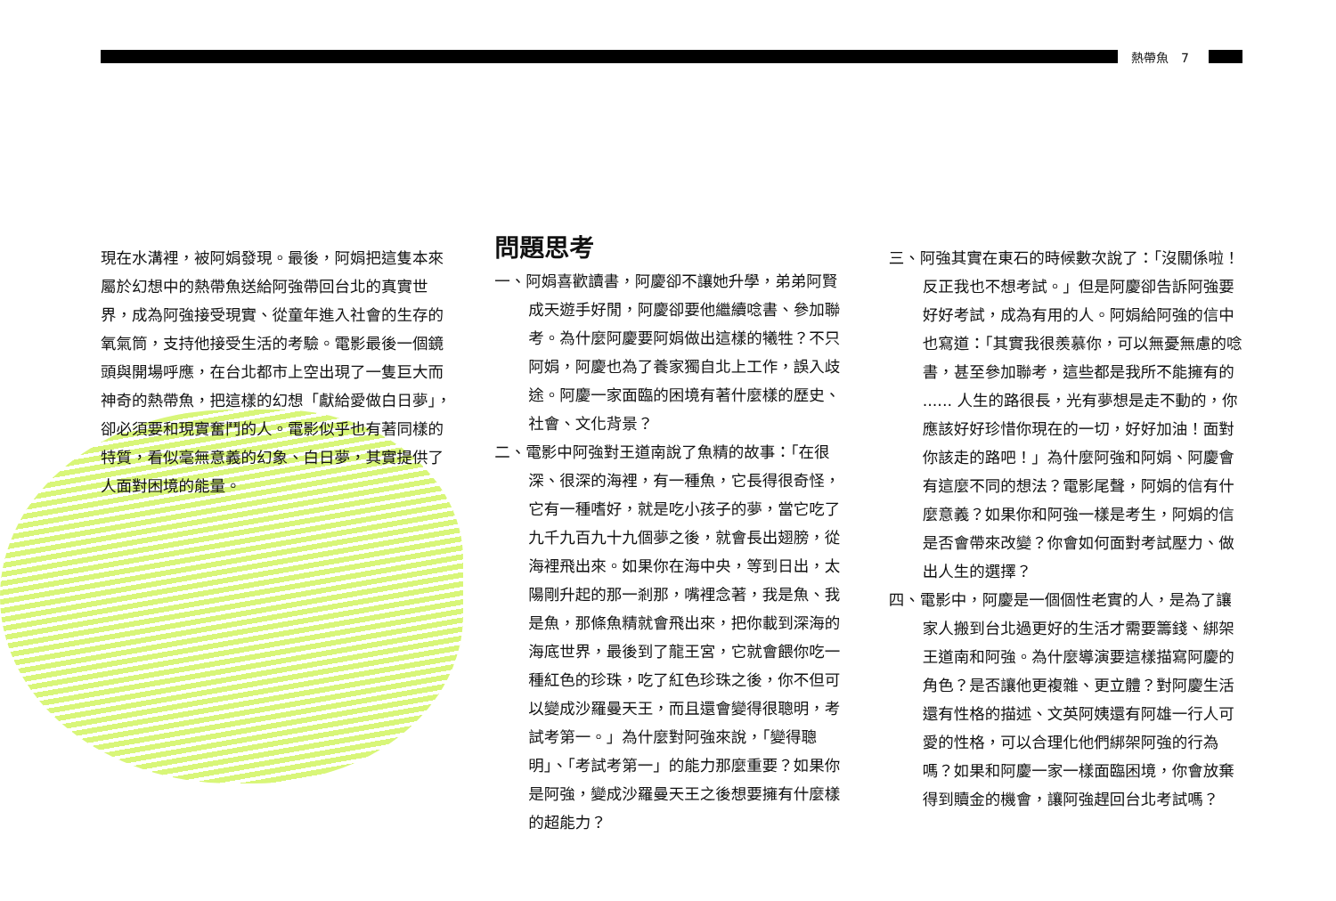熱帶魚　7
現在水溝裡，被阿娟發現。最後，阿娟把這隻本來屬於幻想中的熱帶魚送給阿強帶回台北的真實世界，成為阿強接受現實、從童年進入社會的生存的氧氣筒，支持他接受生活的考驗。電影最後一個鏡頭與開場呼應，在台北都市上空出現了一隻巨大而神奇的熱帶魚，把這樣的幻想「獻給愛做白日夢」，卻必須要和現實奮鬥的人。電影似乎也有著同樣的特質，看似毫無意義的幻象、白日夢，其實提供了人面對困境的能量。
問題思考
一、阿娟喜歡讀書，阿慶卻不讓她升學，弟弟阿賢成天遊手好閒，阿慶卻要他繼續唸書、參加聯考。為什麼阿慶要阿娟做出這樣的犧牲？不只阿娟，阿慶也為了養家獨自北上工作，誤入歧途。阿慶一家面臨的困境有著什麼樣的歷史、社會、文化背景？
二、電影中阿強對王道南說了魚精的故事：「在很深、很深的海裡，有一種魚，它長得很奇怪，它有一種嗜好，就是吃小孩子的夢，當它吃了九千九百九十九個夢之後，就會長出翅膀，從海裡飛出來。如果你在海中央，等到日出，太陽剛升起的那一剎那，嘴裡念著，我是魚、我是魚，那條魚精就會飛出來，把你載到深海的海底世界，最後到了龍王宮，它就會餵你吃一種紅色的珍珠，吃了紅色珍珠之後，你不但可以變成沙羅曼天王，而且還會變得很聰明，考試考第一。」為什麼對阿強來說，「變得聰明」、「考試考第一」的能力那麼重要？如果你是阿強，變成沙羅曼天王之後想要擁有什麼樣的超能力？
三、阿強其實在東石的時候數次說了：「沒關係啦！反正我也不想考試。」但是阿慶卻告訴阿強要好好考試，成為有用的人。阿娟給阿強的信中也寫道：「其實我很羨慕你，可以無憂無慮的唸書，甚至參加聯考，這些都是我所不能擁有的 ...... 人生的路很長，光有夢想是走不動的，你應該好好珍惜你現在的一切，好好加油！面對你該走的路吧！」為什麼阿強和阿娟、阿慶會有這麼不同的想法？電影尾聲，阿娟的信有什麼意義？如果你和阿強一樣是考生，阿娟的信是否會帶來改變？你會如何面對考試壓力、做出人生的選擇？
四、電影中，阿慶是一個個性老實的人，是為了讓家人搬到台北過更好的生活才需要籌錢、綁架王道南和阿強。為什麼導演要這樣描寫阿慶的角色？是否讓他更複雜、更立體？對阿慶生活還有性格的描述、文英阿姨還有阿雄一行人可愛的性格，可以合理化他們綁架阿強的行為嗎？如果和阿慶一家一樣面臨困境，你會放棄得到贖金的機會，讓阿強趕回台北考試嗎？